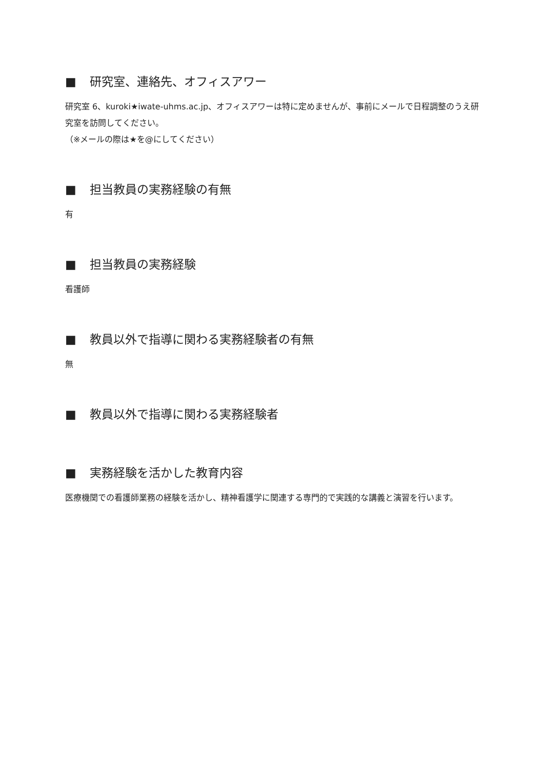■ 研究室、連絡先、オフィスアワー
研究室 6、kuroki★iwate-uhms.ac.jp、オフィスアワーは特に定めませんが、事前にメールで日程調整のうえ研究室を訪問してください。
（※メールの際は★を@にしてください）
■ 担当教員の実務経験の有無
有
■ 担当教員の実務経験
看護師
■ 教員以外で指導に関わる実務経験者の有無
無
■ 教員以外で指導に関わる実務経験者
■ 実務経験を活かした教育内容
医療機関での看護師業務の経験を活かし、精神看護学に関連する専門的で実践的な講義と演習を行います。